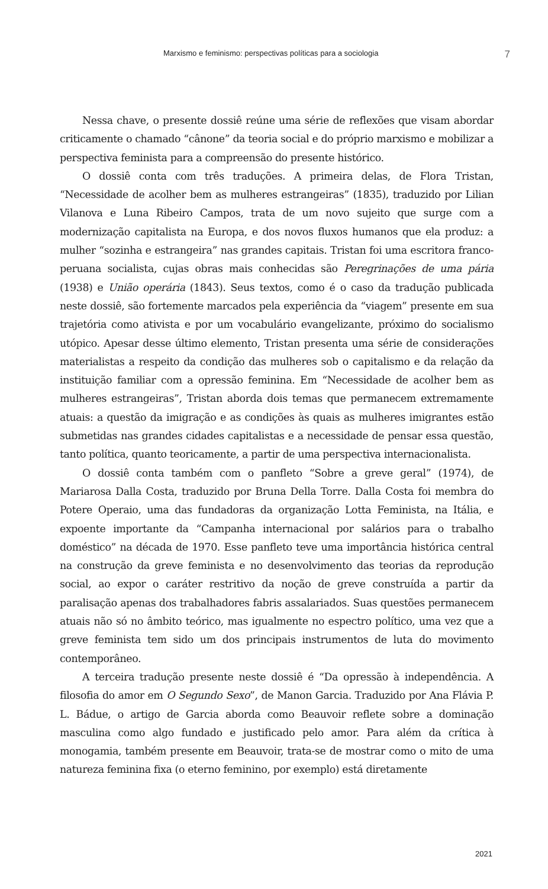Marxismo e feminismo: perspectivas políticas para a sociologia 7
Nessa chave, o presente dossiê reúne uma série de reflexões que visam abordar criticamente o chamado “cânone” da teoria social e do próprio marxismo e mobilizar a perspectiva feminista para a compreensão do presente histórico.
O dossiê conta com três traduções. A primeira delas, de Flora Tristan, “Necessidade de acolher bem as mulheres estrangeiras” (1835), traduzido por Lilian Vilanova e Luna Ribeiro Campos, trata de um novo sujeito que surge com a modernização capitalista na Europa, e dos novos fluxos humanos que ela produz: a mulher “sozinha e estrangeira” nas grandes capitais. Tristan foi uma escritora franco-peruana socialista, cujas obras mais conhecidas são Peregrinações de uma pária (1938) e União operária (1843). Seus textos, como é o caso da tradução publicada neste dossiê, são fortemente marcados pela experiência da “viagem” presente em sua trajetória como ativista e por um vocabulário evangelizante, próximo do socialismo utópico. Apesar desse último elemento, Tristan presenta uma série de considerações materialistas a respeito da condição das mulheres sob o capitalismo e da relação da instituição familiar com a opressão feminina. Em “Necessidade de acolher bem as mulheres estrangeiras”, Tristan aborda dois temas que permanecem extremamente atuais: a questão da imigração e as condições às quais as mulheres imigrantes estão submetidas nas grandes cidades capitalistas e a necessidade de pensar essa questão, tanto política, quanto teoricamente, a partir de uma perspectiva internacionalista.
O dossiê conta também com o panfleto “Sobre a greve geral” (1974), de Mariarosa Dalla Costa, traduzido por Bruna Della Torre. Dalla Costa foi membra do Potere Operaio, uma das fundadoras da organização Lotta Feminista, na Itália, e expoente importante da “Campanha internacional por salários para o trabalho doméstico” na década de 1970. Esse panfleto teve uma importância histórica central na construção da greve feminista e no desenvolvimento das teorias da reprodução social, ao expor o caráter restritivo da noção de greve construída a partir da paralisação apenas dos trabalhadores fabris assalariados. Suas questões permanecem atuais não só no âmbito teórico, mas igualmente no espectro político, uma vez que a greve feminista tem sido um dos principais instrumentos de luta do movimento contemporâneo.
A terceira tradução presente neste dossiê é “Da opressão à independência. A filosofia do amor em O Segundo Sexo”, de Manon Garcia. Traduzido por Ana Flávia P. L. Bádue, o artigo de Garcia aborda como Beauvoir reflete sobre a dominação masculina como algo fundado e justificado pelo amor. Para além da crítica à monogamia, também presente em Beauvoir, trata-se de mostrar como o mito de uma natureza feminina fixa (o eterno feminino, por exemplo) está diretamente
2021